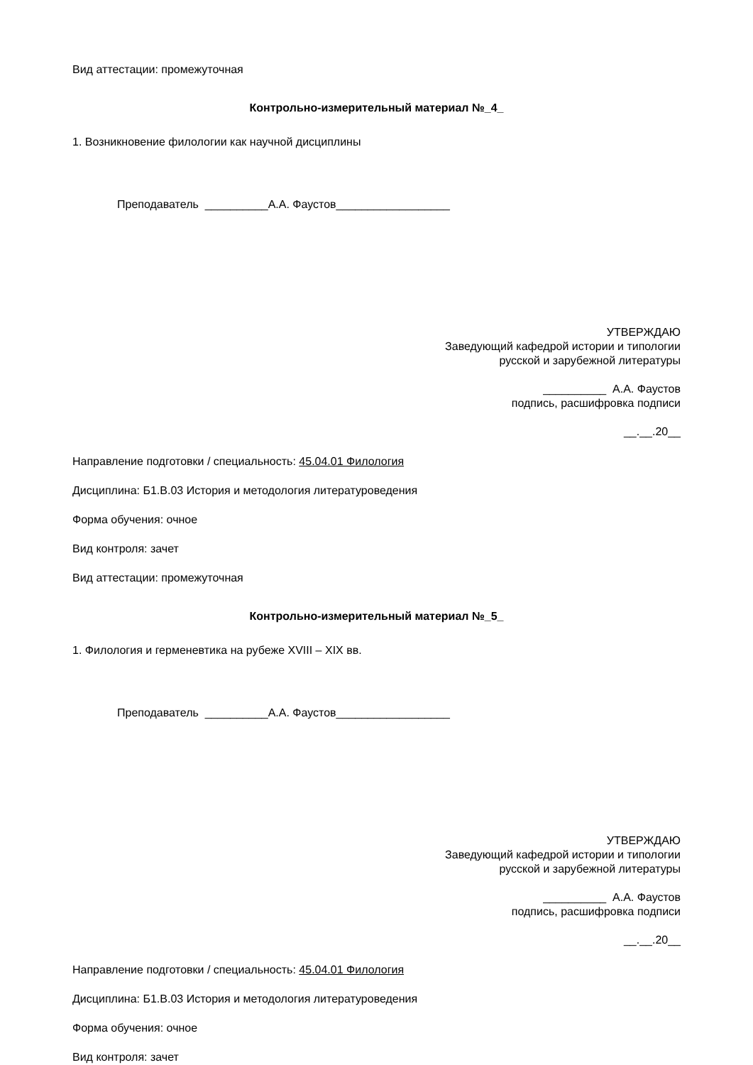Вид аттестации: промежуточная
Контрольно-измерительный материал №_4_
1. Возникновение филологии как научной дисциплины
Преподаватель __________А.А. Фаустов__________________
УТВЕРЖДАЮ
Заведующий кафедрой истории и типологии
русской и зарубежной литературы
__________ А.А. Фаустов
подпись, расшифровка подписи
__.__.20__
Направление подготовки / специальность: 45.04.01 Филология
Дисциплина: Б1.В.03 История и методология литературоведения
Форма обучения: очное
Вид контроля: зачет
Вид аттестации: промежуточная
Контрольно-измерительный материал №_5_
1. Филология и герменевтика на рубеже XVIII – XIX вв.
Преподаватель __________А.А. Фаустов__________________
УТВЕРЖДАЮ
Заведующий кафедрой истории и типологии
русской и зарубежной литературы
__________ А.А. Фаустов
подпись, расшифровка подписи
__.__.20__
Направление подготовки / специальность: 45.04.01 Филология
Дисциплина: Б1.В.03 История и методология литературоведения
Форма обучения: очное
Вид контроля: зачет